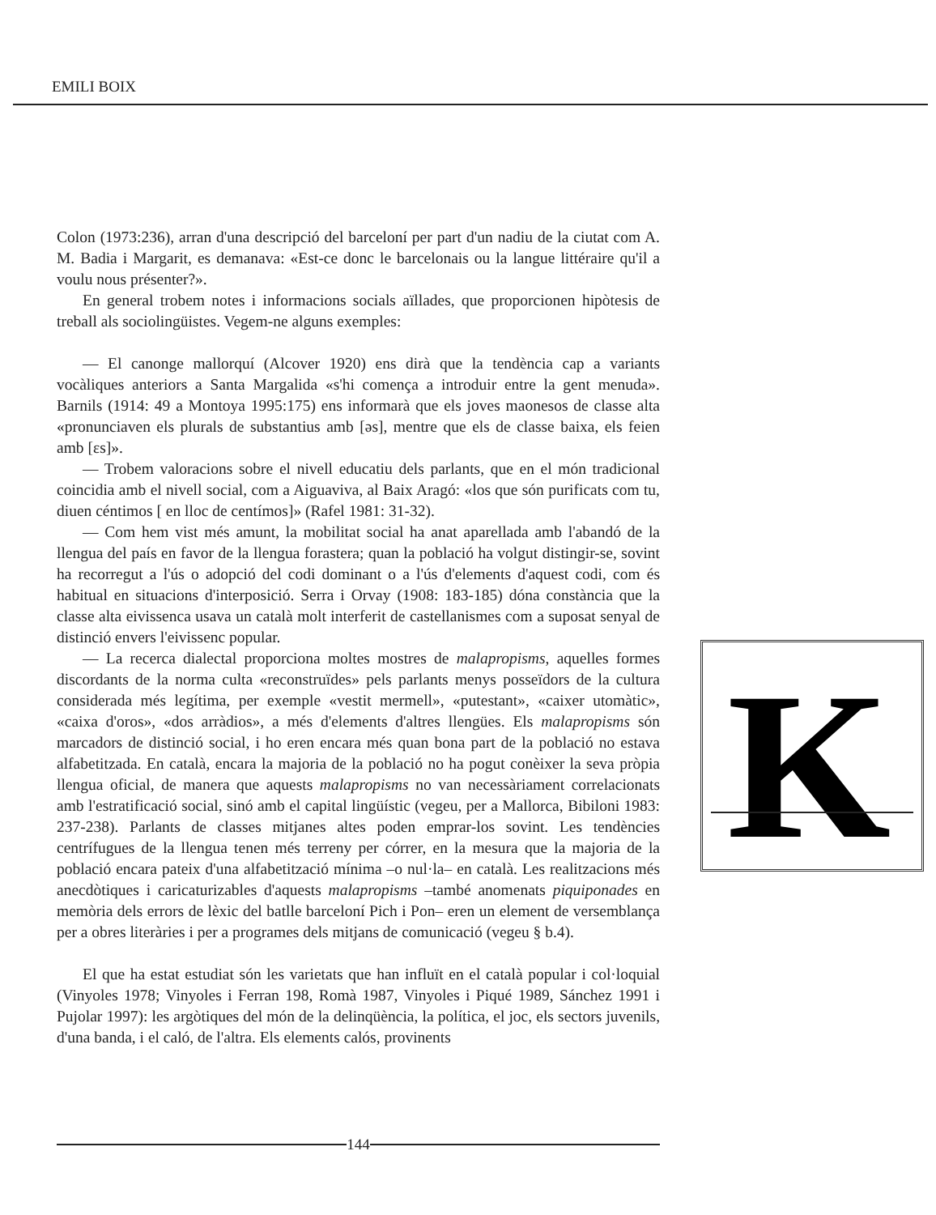EMILI BOIX
Colon (1973:236), arran d'una descripció del barceloní per part d'un nadiu de la ciutat com A. M. Badia i Margarit, es demanava: «Est-ce donc le barcelonais ou la langue littéraire qu'il a voulu nous présenter?».
En general trobem notes i informacions socials aïllades, que proporcionen hipòtesis de treball als sociolingüistes. Vegem-ne alguns exemples:
— El canonge mallorquí (Alcover 1920) ens dirà que la tendència cap a variants vocàliques anteriors a Santa Margalida «s'hi comença a introduir entre la gent menuda». Barnils (1914: 49 a Montoya 1995:175) ens informarà que els joves maonesos de classe alta «pronunciaven els plurals de substantius amb [əs], mentre que els de classe baixa, els feien amb [εs]».
— Trobem valoracions sobre el nivell educatiu dels parlants, que en el món tradicional coincidia amb el nivell social, com a Aiguaviva, al Baix Aragó: «los que són purificats com tu, diuen céntimos [ en lloc de centímos]» (Rafel 1981: 31-32).
— Com hem vist més amunt, la mobilitat social ha anat aparellada amb l'abandó de la llengua del país en favor de la llengua forastera; quan la població ha volgut distingir-se, sovint ha recorregut a l'ús o adopció del codi dominant o a l'ús d'elements d'aquest codi, com és habitual en situacions d'interposició. Serra i Orvay (1908: 183-185) dóna constància que la classe alta eivissenca usava un català molt interferit de castellanismes com a suposat senyal de distinció envers l'eivissenc popular.
— La recerca dialectal proporciona moltes mostres de malapropisms, aquelles formes discordants de la norma culta «reconstruïdes» pels parlants menys posseïdors de la cultura considerada més legítima, per exemple «vestit mermell», «putestant», «caixer utomàtic», «caixa d'oros», «dos arràdios», a més d'elements d'altres llengües. Els malapropisms són marcadors de distinció social, i ho eren encara més quan bona part de la població no estava alfabetitzada. En català, encara la majoria de la població no ha pogut conèixer la seva pròpia llengua oficial, de manera que aquests malapropisms no van necessàriament correlacionats amb l'estratificació social, sinó amb el capital lingüístic (vegeu, per a Mallorca, Bibiloni 1983: 237-238). Parlants de classes mitjanes altes poden emprar-los sovint. Les tendències centrífugues de la llengua tenen més terreny per córrer, en la mesura que la majoria de la població encara pateix d'una alfabetització mínima –o nul·la– en català. Les realitzacions més anecdòtiques i caricaturizables d'aquests malapropisms –també anomenats piquiponades en memòria dels errors de lèxic del batlle barceloní Pich i Pon– eren un element de versemblança per a obres literàries i per a programes dels mitjans de comunicació (vegeu § b.4).
El que ha estat estudiat són les varietats que han influït en el català popular i col·loquial (Vinyoles 1978; Vinyoles i Ferran 198, Romà 1987, Vinyoles i Piqué 1989, Sánchez 1991 i Pujolar 1997): les argòtiques del món de la delinqüència, la política, el joc, els sectors juvenils, d'una banda, i el caló, de l'altra. Els elements calós, provinents
K
144